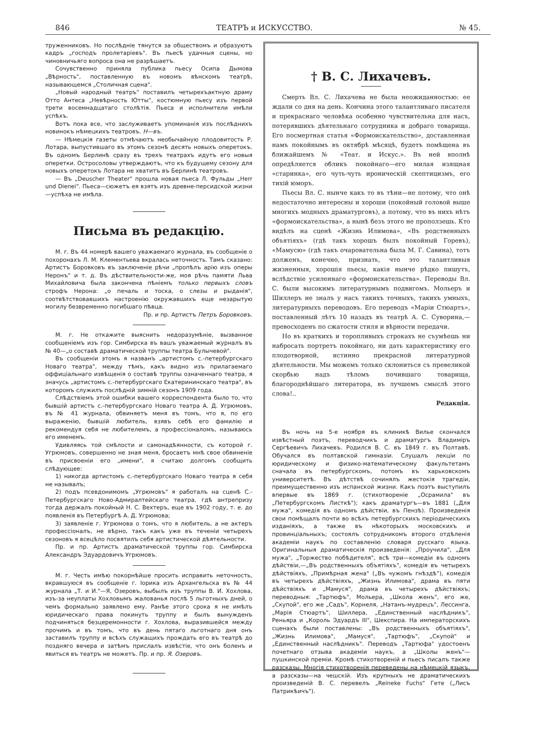846 ТЕАТРЪ и ИСКУССТВО. № 45.
труженниковъ. Но послѣдніе тянутся за обществомъ и образуютъ кадръ „господъ пролетаріевъ". Въ пьесѣ удачныя сцены, но чиновничьяго вопроса она не разрѣшаетъ.
Сочувственно приняла публика пьесу Осипа Дымова „Вѣрность", поставленную въ новомъ вѣнскомъ театрѣ, называющемся „Столичная сцена".
„Новый народный театръ" поставилъ четырехъактную драму Отто Антеса „Невѣрность Ютты", костюмную пьесу изъ первой трети восемнадцатаго столѣтія. Пьеса и исполнители имѣли успѣхъ.
Вотъ пока все, что заслуживаетъ упоминанія изъ послѣднихъ новинокъ нѣмецкихъ театровъ. Н—въ.
— Нѣмецкія газеты отмѣчаютъ необычайную плодовитость Р. Лотара, выпустившаго въ этомъ сезонѣ десять новыхъ оперетокъ. Въ одномъ Берлинѣ сразу въ трехъ театрахъ идутъ его новыя оперетки. Остросоловы утверждаютъ, что къ будущему сезону для новыхъ оперетокъ Лотара не хватитъ въ Берлинѣ театровъ.
— Въ „Deuscher Theater" прошла новая пьеса Л. Фульды „Herr und Dienei". Пьеса—сюжетъ ея взятъ изъ древне-персидской жизни—успѣха не имѣла.
Письма въ редакцію.
М. г. Въ 44 номерѣ вашего уважаемаго журнала, въ сообщеніе о похоронахъ Л. М. Клементьева вкралась неточность. Тамъ сказано: Артистъ Боровковъ въ заключеніе рѣчи „пропѣлъ арію изъ оперы Неронъ" и т. д. Въ дѣствительности-же, моя рѣчь памяти Льва Михайловича была закончена пѣніемъ только первыхъ словъ строфъ Нерона: „о печаль и тоска, о слезы и рыданія", соотвѣтствовавшихъ настроенію окружавшихъ еще незарытую могилу безвременно погибшаго пѣвца.
Пр. и пр. Артистъ Петръ Боровковъ.
М. г. Не откажите выяснить недоразумѣніе, вызванное сообщеніемъ изъ гор. Симбирска въ вашъ уважаемый журналъ въ № 40—„о составѣ драматической труппы театра Булычевой".
Въ сообщеніи этомъ я названъ „артистомъ с.-петербургскаго Новаго театра", между тѣмъ, какъ видно изъ прилагаемаго оффиціальнаго извѣщенія о составѣ труппы означеннаго театра, я значусь „артистомъ с.-петербургскаго Екатерининскаго театра", въ которомъ служилъ послѣдній зимній сезонъ 1909 года.
Слѣдствіемъ этой ошибки вашего корреспондента было то, что бывшій артистъ с.-петербургскаго Новаго театра А. Д. Угрюмовъ, въ № 41 журнала, обвиняетъ меня въ томъ, что я, по его выраженію, бывшій любитель, взявъ себѣ его фамилію и рекомендуя себя не любителемъ, а профессіоналомъ, называюсь его именемъ.
Удивляясь той смѣлости и самонадѣянности, съ которой г. Угрюмовъ, совершенно не зная меня, бросаетъ мнѣ свое обвиненіе въ присвоеніи его „имени", я считаю долгомъ сообщить слѣдующее:
1) никогда артистомъ с.-петербургскаго Новаго театра я себя не называлъ;
2) подъ псевдонимомъ „Угрюмовъ" я работалъ на сценѣ С.-Петербургскаго Ново-Адмиралтейскаго театра, гдѣ антрепризу тогда держалъ покойный Н. С. Вехтеръ, еще въ 1902 году, т. е. до появленія въ Петербургѣ А. Д. Угрюмова;
3) заявленіе г. Угрюмова о томъ, что я любитель, а не актеръ профессіоналъ, не вѣрно, такъ какъ уже въ теченіи четырехъ сезоновъ я всецѣло посвятилъ себя артистической дѣятельности.
Пр. и пр. Артистъ драматической труппы гор. Симбирска Александръ Эдуардовичъ Угрюмовъ.
М. г. Честь имѣю покорнѣйше просить исправить неточность, вкравшуюся въ сообщеніе г. Іорика изъ Архангельска въ № 44 журнала „Т. и И."—Я, Озеровъ, выбылъ изъ труппы В. И. Хохлова, изъ-за неуплаты Хохловымъ жалованья послѣ 5 льготныхъ дней, о чемъ формально заявлено ему. Ранѣе этого срока я не имѣлъ юридическаго права покинуть труппу и былъ вынужденъ подчиняться безцеремонности г. Хохлова, выразившейся между прочимъ и въ томъ, что въ день пятаго льготнаго дня онъ заставилъ труппу и всѣхъ служащихъ прождать его въ театрѣ до поздняго вечера и затѣмъ прислалъ извѣстіе, что онъ боленъ и явиться въ театръ не можетъ. Пр. и пр. Я. Озеровъ.
† В. С. Лихачевъ.
Смерть Вл. С. Лихачева не была неожиданностью: ее ждали со дня на день. Кончина этого талантливаго писателя и прекраснаго человѣка особенно чувствительна для насъ, потерявшихъ дѣятельнаго сотрудника и добраго товарища. Его посмертная статья «Формоискательство», доставленная намъ покойнымъ въ октябрѣ мѣсяцѣ, будетъ помѣщена въ ближайшемъ № «Теат. и Искус.». Въ ней вполнѣ опредѣляется обликъ покойнаго—его милая изящная «старинка», его чуть-чуть ироническій скептицизмъ, его тихій юморъ.
Пьесы Вл. С. нынче какъ то въ тѣни—не потому, что онѣ недостаточно интересны и хороши (покойный головой выше многихъ модныхъ драматурговъ), а потому, что въ нихъ нѣтъ «формоискательства», а нынѣ безъ этого не проползешь. Кто видѣлъ на сценѣ «Жизнь Илимова», «Въ родственныхъ объятіяхъ» (гдѣ такъ хорошъ былъ покойный Горевъ), «Мамусю» (гдѣ такъ очаровательна была М. Г. Савина), тотъ долженъ, конечно, признать, что это талантливыя жизненныя, хорошія пьесы, какія нынче рѣдко пишутъ, вслѣдствіе усиленнаго «формоискательства». Переводы Вл. С. были высокимъ литературнымъ подвигомъ. Мольеръ и Шиллеръ не зналъ у насъ такихъ точныхъ, такихъ умныхъ, литературныхъ переводовъ. Его переводъ «Маріи Стюартъ», поставленный лѣтъ 10 назадъ въ театрѣ А. С. Суворина,—превосходенъ по сжатости стиля и вѣрности передачи.
Но въ краткихъ и торопливыхъ строкахъ не съумѣешь ни набросать портретъ покойнаго, ни дать характеристику его плодотворной, истинно прекрасной литературной дѣятельности. Мы можемъ только склониться съ превеликой скорбью надъ тѣломъ почившаго товарища, благороднѣйшаго литератора, въ лучшемъ смыслѣ этого слова!..
Редакція.
Въ ночь на 5-е ноября въ клиникѣ Вилье скончался извѣстный поэтъ, переводчикъ и драматургъ Владиміръ Сергѣевичъ Лихачевъ. Родился В. С. въ 1849 г. въ Полтавѣ. Обучался въ полтавской гимназіи. Слушалъ лекціи по юридическому и физико-математическому факультетамъ сначала въ петербургскомъ, потомъ въ харьковскомъ университетѣ. Въ дѣтствѣ сочинялъ жестокія трагедіи, преимущественно изъ испанской жизни. Какъ поэтъ выступилъ впервые въ 1869 г. (стихотвореніе „Осрамила" въ „Петербургскомъ Листкѣ"); какъ драматургъ—въ 1881 („Для мужа", комедія въ одномъ дѣйствіи, въ Пензѣ). Произведенія свои помѣщалъ почти во всѣхъ петербургскихъ періодическихъ изданіяхъ, а также въ нѣкоторыхъ московскихъ и провинціальныхъ; состоялъ сотрудникомъ второго отдѣленія академіи наукъ по составленію словаря русскаго языка. Оригинальныя драматическія произведенія: „Проучила", „Для мужа", „Торжество побѣдителя", всѣ три—комедіи въ одномъ дѣйствіи,—„Въ родственныхъ объятіяхъ", комедія въ четырехъ дѣйствіяхъ, „Примѣрная жена" („Въ чужомъ гнѣздѣ"), комедія въ четырехъ дѣйствіяхъ, „Жизнь Илимова", драма въ пяти дѣйствіяхъ и „Мамуся", драма въ четырехъ дѣйствіяхъ; переводныя: „Тартюфъ", Мольера, „Школа женъ", его же, „Скупой", его же „Садъ", Корнеля, „Натанъ-мудрецъ", Лессинга, „Марія Стюартъ", Шиллера, „Единственный наслѣдникъ", Реньяра и „Король Эдуардъ III", Шекспира. На императорскихъ сценахъ были поставлены: „Въ родственныхъ объятіяхъ", „Жизнь Илимова", „Мамуся", „Тартюфъ", „Скупой" и „Единственный наслѣдникъ". Переводъ „Тартюфа" удостоенъ почетнаго отзыва академіи наукъ, а „Школы женъ"—пушкинской преміи. Кромѣ стихотвореній и пьесъ писалъ также разсказы. Многія стихотворенія переведены на нѣмецкій языкъ, а разсказы—на чешскій. Изъ крупныхъ не драматическихъ произведеній В. С. перевелъ „Reineke Fuchs" Гете („Лисъ Патрикѣичъ").